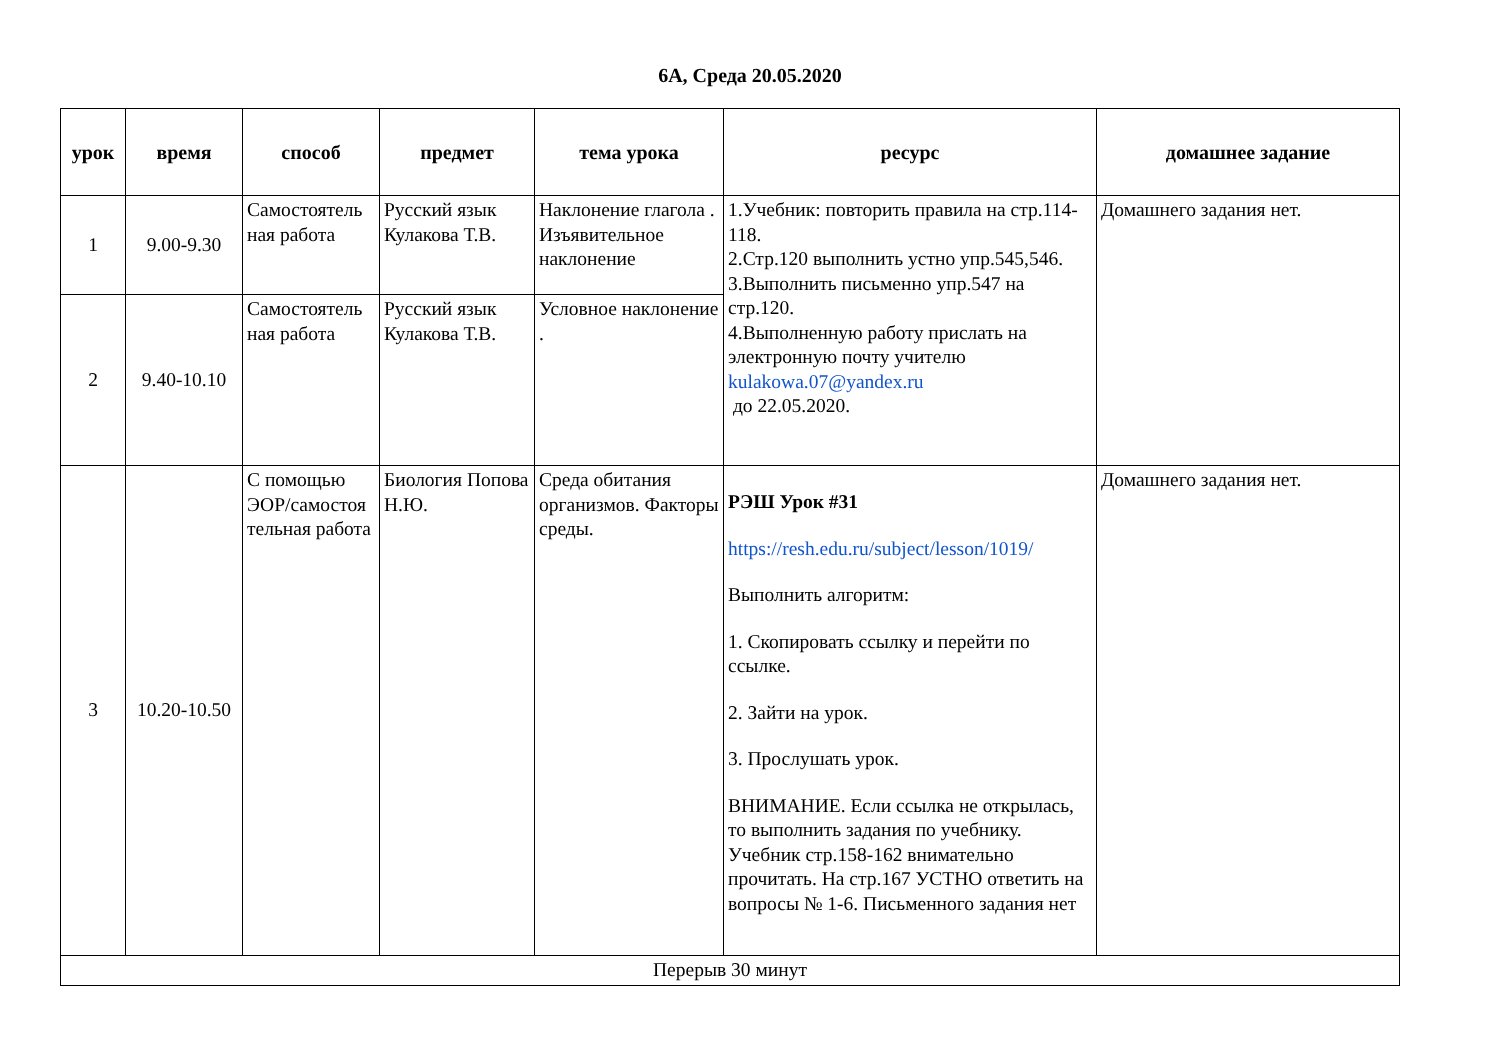6А, Среда 20.05.2020
| урок | время | способ | предмет | тема урока | ресурс | домашнее задание |
| --- | --- | --- | --- | --- | --- | --- |
| 1 | 9.00-9.30 | Самостоятель ная работа | Русский язык Кулакова Т.В. | Наклонение глагола . Изъявительное наклонение | 1.Учебник: повторить правила на стр.114-118. 2.Стр.120 выполнить устно упр.545,546. 3.Выполнить письменно упр.547 на стр.120. 4.Выполненную работу прислать на электронную почту учителю kulakowa.07@yandex.ru до 22.05.2020. | Домашнего задания нет. |
| 2 | 9.40-10.10 | Самостоятель ная работа | Русский язык Кулакова Т.В. | Условное наклонение . | | |
| 3 | 10.20-10.50 | С помощью ЭОР/самостоя тельная работа | Биология Попова Н.Ю. | Среда обитания организмов. Факторы среды. | РЭШ Урок #31 https://resh.edu.ru/subject/lesson/1019/ Выполнить алгоритм: 1. Скопировать ссылку и перейти по ссылке. 2. Зайти на урок. 3. Прослушать урок. ВНИМАНИЕ. Если ссылка не открылась, то выполнить задания по учебнику. Учебник стр.158-162 внимательно прочитать. На стр.167 УСТНО ответить на вопросы № 1-6. Письменного задания нет | Домашнего задания нет. |
| Перерыв 30 минут | | | | | | |